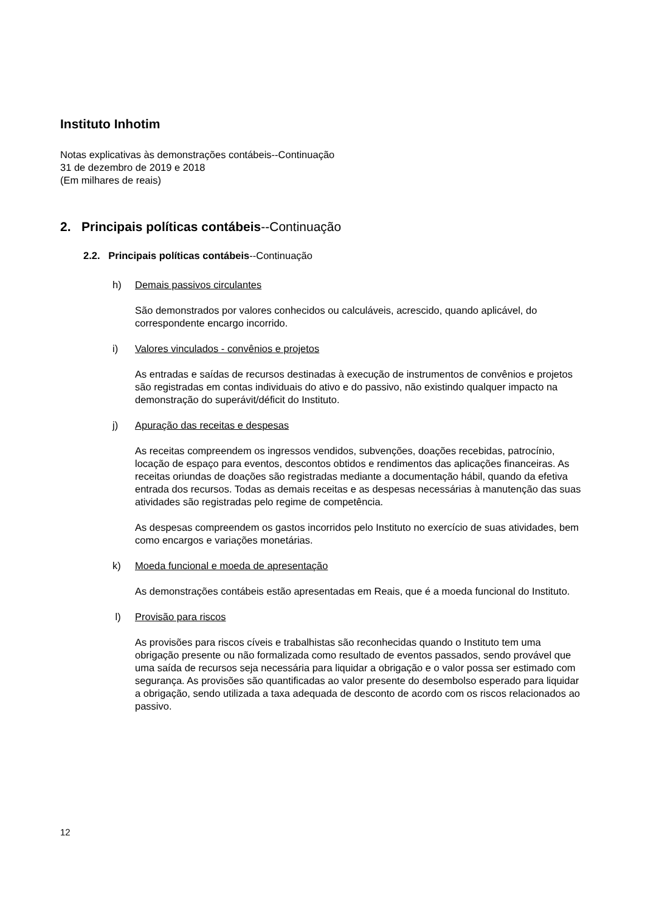Instituto Inhotim
Notas explicativas às demonstrações contábeis--Continuação
31 de dezembro de 2019 e 2018
(Em milhares de reais)
2. Principais políticas contábeis--Continuação
2.2. Principais políticas contábeis--Continuação
h) Demais passivos circulantes
São demonstrados por valores conhecidos ou calculáveis, acrescido, quando aplicável, do correspondente encargo incorrido.
i) Valores vinculados - convênios e projetos
As entradas e saídas de recursos destinadas à execução de instrumentos de convênios e projetos são registradas em contas individuais do ativo e do passivo, não existindo qualquer impacto na demonstração do superávit/déficit do Instituto.
j) Apuração das receitas e despesas
As receitas compreendem os ingressos vendidos, subvenções, doações recebidas, patrocínio, locação de espaço para eventos, descontos obtidos e rendimentos das aplicações financeiras. As receitas oriundas de doações são registradas mediante a documentação hábil, quando da efetiva entrada dos recursos. Todas as demais receitas e as despesas necessárias à manutenção das suas atividades são registradas pelo regime de competência.
As despesas compreendem os gastos incorridos pelo Instituto no exercício de suas atividades, bem como encargos e variações monetárias.
k) Moeda funcional e moeda de apresentação
As demonstrações contábeis estão apresentadas em Reais, que é a moeda funcional do Instituto.
l) Provisão para riscos
As provisões para riscos cíveis e trabalhistas são reconhecidas quando o Instituto tem uma obrigação presente ou não formalizada como resultado de eventos passados, sendo provável que uma saída de recursos seja necessária para liquidar a obrigação e o valor possa ser estimado com segurança. As provisões são quantificadas ao valor presente do desembolso esperado para liquidar a obrigação, sendo utilizada a taxa adequada de desconto de acordo com os riscos relacionados ao passivo.
12